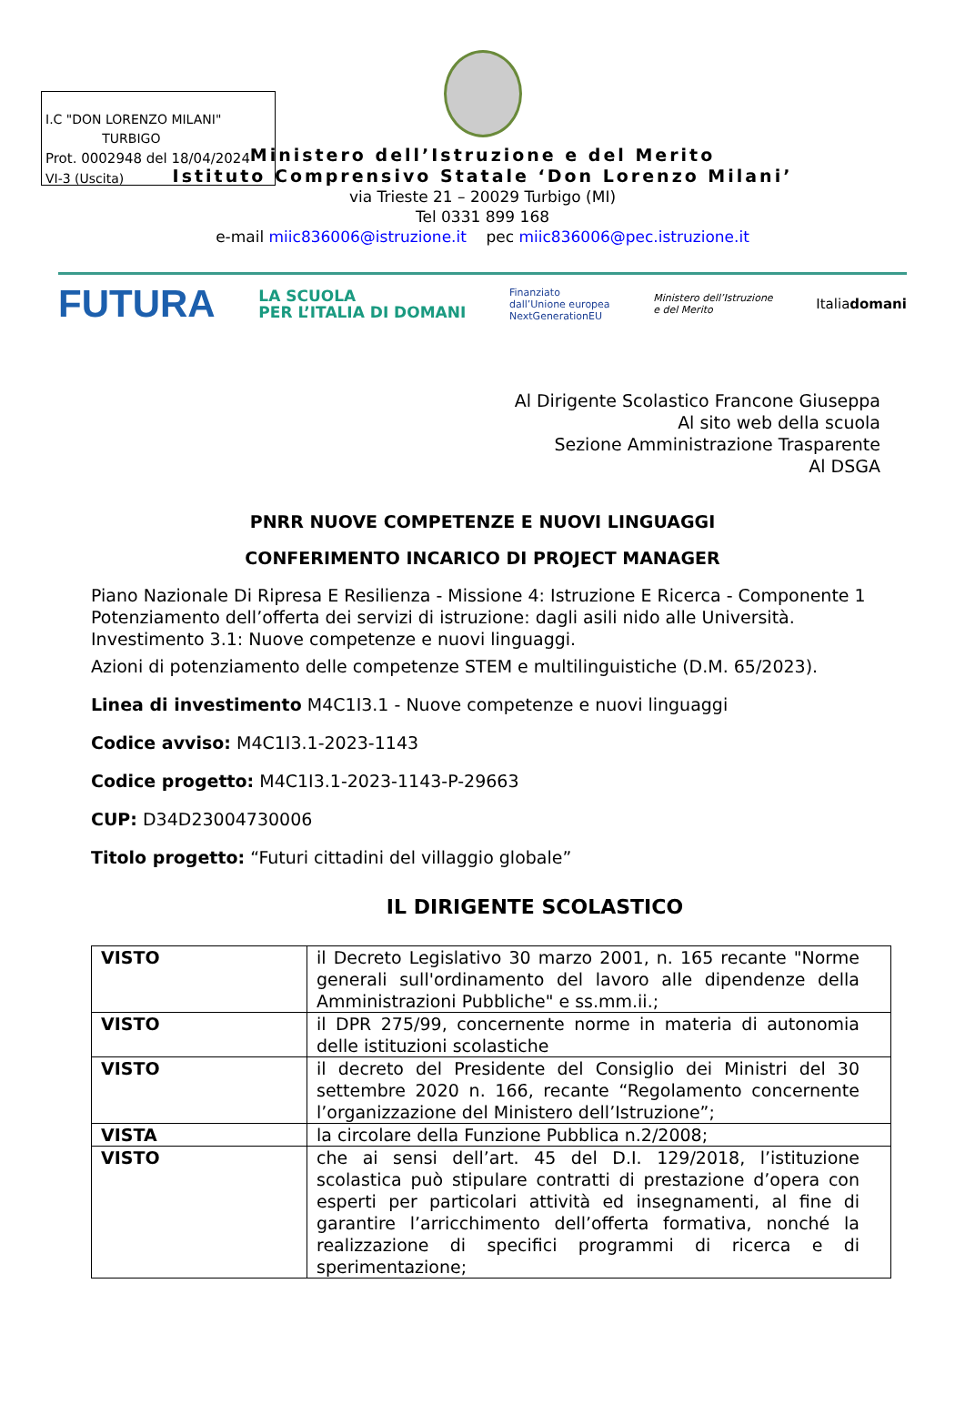I.C "DON LORENZO MILANI"
TURBIGO
Prot. 0002948 del 18/04/2024
VI-3 (Uscita)
Ministero dell’Istruzione e del Merito
Istituto Comprensivo Statale ‘Don Lorenzo Milani’
via Trieste 21 – 20029 Turbigo (MI)
Tel 0331 899 168
e-mail miic836006@istruzione.it pec miic836006@pec.istruzione.it
FUTURA LA SCUOLA
PER L’ITALIA DI DOMANI Finanziato
dall’Unione europea
NextGenerationEU Ministero dell’Istruzione
e del Merito Italiadomani
Al Dirigente Scolastico Francone Giuseppa
Al sito web della scuola
Sezione Amministrazione Trasparente
Al DSGA
PNRR NUOVE COMPETENZE E NUOVI LINGUAGGI
CONFERIMENTO INCARICO DI PROJECT MANAGER
Piano Nazionale Di Ripresa E Resilienza - Missione 4: Istruzione E Ricerca - Componente 1 Potenziamento dell’offerta dei servizi di istruzione: dagli asili nido alle Università. Investimento 3.1: Nuove competenze e nuovi linguaggi.
Azioni di potenziamento delle competenze STEM e multilinguistiche (D.M. 65/2023).
Linea di investimento M4C1I3.1 - Nuove competenze e nuovi linguaggi
Codice avviso: M4C1I3.1-2023-1143
Codice progetto: M4C1I3.1-2023-1143-P-29663
CUP: D34D23004730006
Titolo progetto: “Futuri cittadini del villaggio globale”
IL DIRIGENTE SCOLASTICO
| VISTO | il Decreto Legislativo 30 marzo 2001, n. 165 recante "Norme generali sull'ordinamento del lavoro alle dipendenze della Amministrazioni Pubbliche" e ss.mm.ii.; |
| VISTO | il DPR 275/99, concernente norme in materia di autonomia delle istituzioni scolastiche |
| VISTO | il decreto del Presidente del Consiglio dei Ministri del 30 settembre 2020 n. 166, recante “Regolamento concernente l’organizzazione del Ministero dell’Istruzione”; |
| VISTA | la circolare della Funzione Pubblica n.2/2008; |
| VISTO | che ai sensi dell’art. 45 del D.I. 129/2018, l’istituzione scolastica può stipulare contratti di prestazione d’opera con esperti per particolari attività ed insegnamenti, al fine di garantire l’arricchimento dell’offerta formativa, nonché la realizzazione di specifici programmi di ricerca e di sperimentazione; |